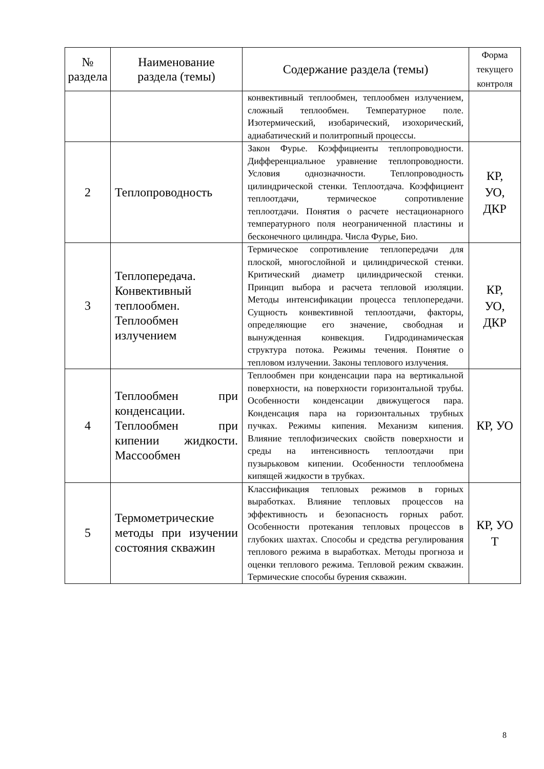| № раздела | Наименование раздела (темы) | Содержание раздела (темы) | Форма текущего контроля |
| --- | --- | --- | --- |
| | | конвективный теплообмен, теплообмен излучением, сложный теплообмен. Температурное поле. Изотермический, изобарический, изохорический, адиабатический и политропный процессы. | |
| 2 | Теплопроводность | Закон Фурье. Коэффициенты теплопроводности. Дифференциальное уравнение теплопроводности. Условия однозначности. Теплопроводность цилиндрической стенки. Теплоотдача. Коэффициент теплоотдачи, термическое сопротивление теплоотдачи. Понятия о расчете нестационарного температурного поля неограниченной пластины и бесконечного цилиндра. Числа Фурье, Био. | КР, УО, ДКР |
| 3 | Теплопередача. Конвективный теплообмен. Теплообмен излучением | Термическое сопротивление теплопередачи для плоской, многослойной и цилиндрической стенки. Критический диаметр цилиндрической стенки. Принцип выбора и расчета тепловой изоляции. Методы интенсификации процесса теплопередачи. Сущность конвективной теплоотдачи, факторы, определяющие его значение, свободная и вынужденная конвекция. Гидродинамическая структура потока. Режимы течения. Понятие о тепловом излучении. Законы теплового излучения. | КР, УО, ДКР |
| 4 | Теплообмен при конденсации. Теплообмен при кипении жидкости. Массообмен | Теплообмен при конденсации пара на вертикальной поверхности, на поверхности горизонтальной трубы. Особенности конденсации движущегося пара. Конденсация пара на горизонтальных трубных пучках. Режимы кипения. Механизм кипения. Влияние теплофизических свойств поверхности и среды на интенсивность теплоотдачи при пузырьковом кипении. Особенности теплообмена кипящей жидкости в трубках. | КР, УО |
| 5 | Термометрические методы при изучении состояния скважин | Классификация тепловых режимов в горных выработках. Влияние тепловых процессов на эффективность и безопасность горных работ. Особенности протекания тепловых процессов в глубоких шахтах. Способы и средства регулирования теплового режима в выработках. Методы прогноза и оценки теплового режима. Тепловой режим скважин. Термические способы бурения скважин. | КР, УО Т |
8